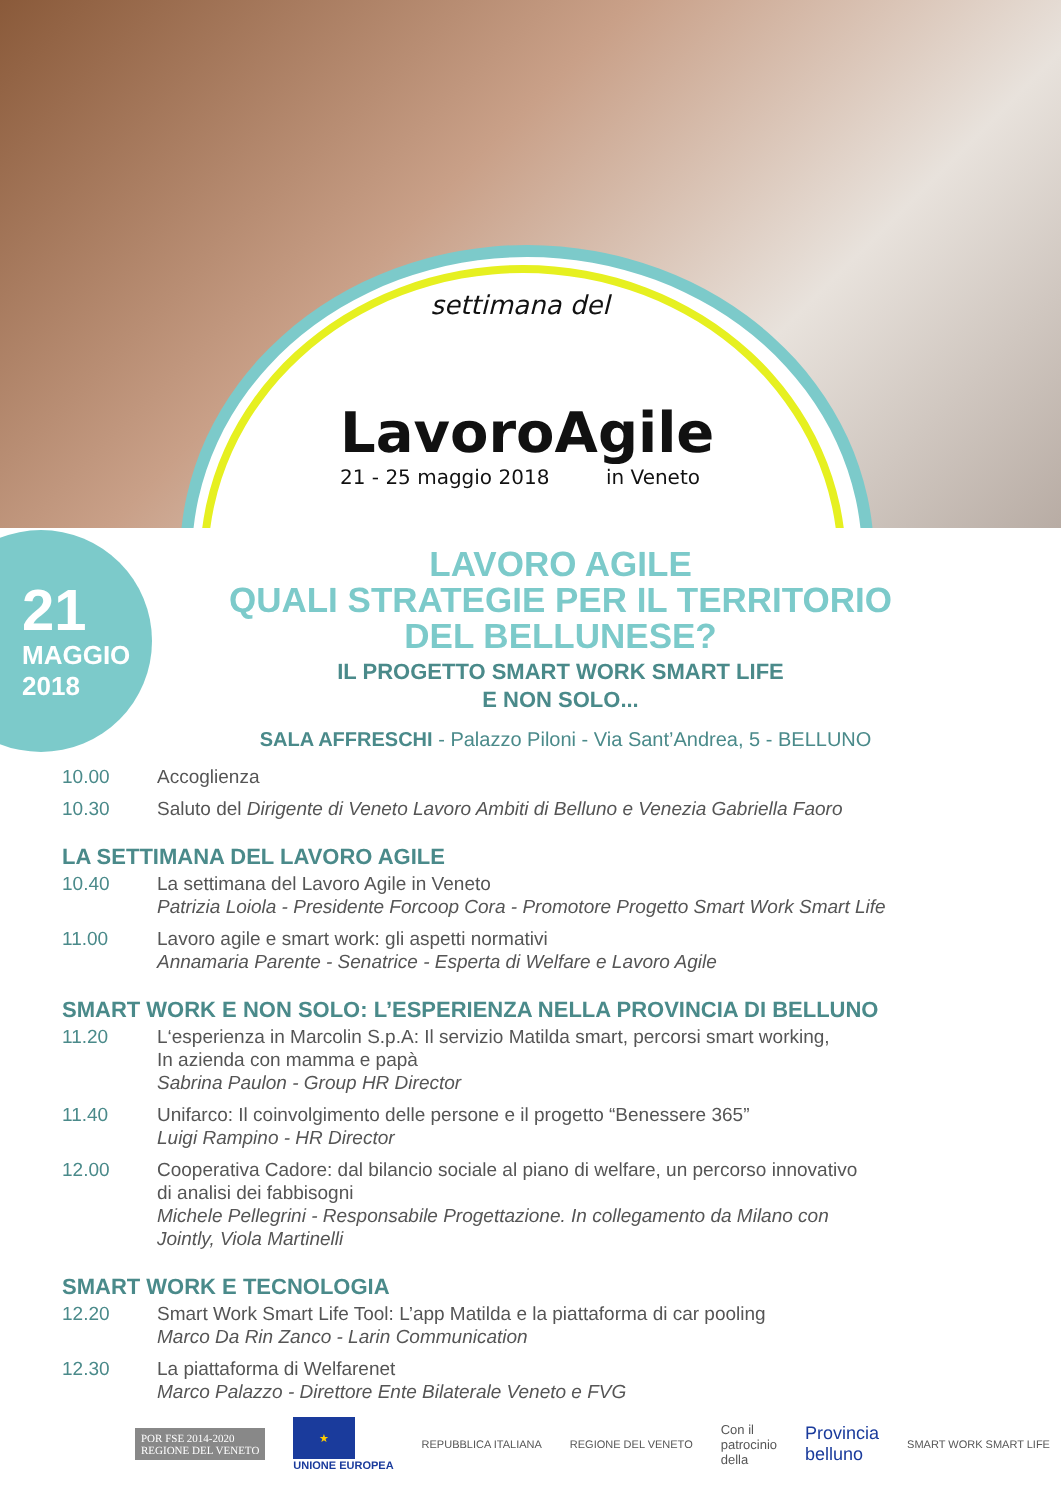settimana del
LavoroAgile
21 - 25 maggio 2018 in Veneto
21
MAGGIO
2018
LAVORO AGILE
QUALI STRATEGIE PER IL TERRITORIO
DEL BELLUNESE?
IL PROGETTO SMART WORK SMART LIFE
E NON SOLO...
SALA AFFRESCHI - Palazzo Piloni - Via Sant’Andrea, 5 - BELLUNO
10.00 Accoglienza
10.30 Saluto del Dirigente di Veneto Lavoro Ambiti di Belluno e Venezia Gabriella Faoro
LA SETTIMANA DEL LAVORO AGILE
10.40 La settimana del Lavoro Agile in Veneto
Patrizia Loiola - Presidente Forcoop Cora - Promotore Progetto Smart Work Smart Life
11.00 Lavoro agile e smart work: gli aspetti normativi
Annamaria Parente - Senatrice - Esperta di Welfare e Lavoro Agile
SMART WORK E NON SOLO: L’ESPERIENZA NELLA PROVINCIA DI BELLUNO
11.20 L‘esperienza in Marcolin S.p.A: Il servizio Matilda smart, percorsi smart working,
In azienda con mamma e papà
Sabrina Paulon - Group HR Director
11.40 Unifarco: Il coinvolgimento delle persone e il progetto “Benessere 365”
Luigi Rampino - HR Director
12.00 Cooperativa Cadore: dal bilancio sociale al piano di welfare, un percorso innovativo
di analisi dei fabbisogni
Michele Pellegrini - Responsabile Progettazione. In collegamento da Milano con
Jointly, Viola Martinelli
SMART WORK E TECNOLOGIA
12.20 Smart Work Smart Life Tool: L’app Matilda e la piattaforma di car pooling
Marco Da Rin Zanco - Larin Communication
12.30 La piattaforma di Welfarenet
Marco Palazzo - Direttore Ente Bilaterale Veneto e FVG
POR FSE 2014-2020
REGIONE DEL VENETO ★
UNIONE EUROPEA REPUBBLICA ITALIANA REGIONE DEL VENETO Con il
patrocinio
della Provincia
belluno SMART WORK SMART LIFE